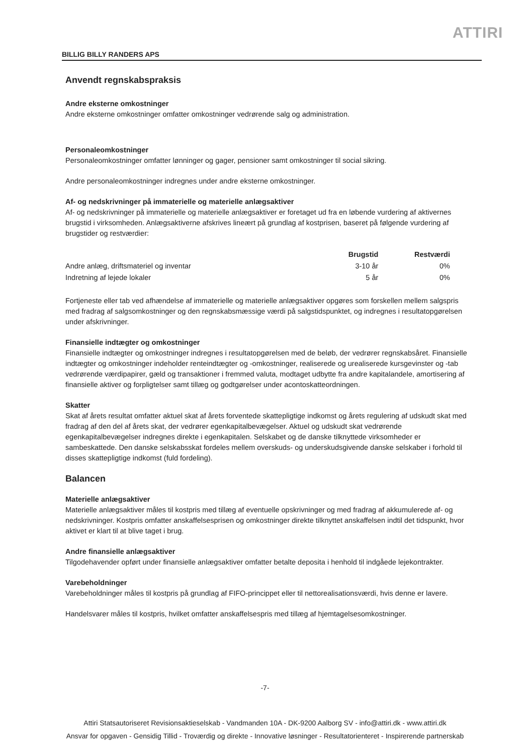ATTIRI
BILLIG BILLY RANDERS APS
Anvendt regnskabspraksis
Andre eksterne omkostninger
Andre eksterne omkostninger omfatter omkostninger vedrørende salg og administration.
Personaleomkostninger
Personaleomkostninger omfatter lønninger og gager, pensioner samt omkostninger til social sikring.
Andre personaleomkostninger indregnes under andre eksterne omkostninger.
Af- og nedskrivninger på immaterielle og materielle anlægsaktiver
Af- og nedskrivninger på immaterielle og materielle anlægsaktiver er foretaget ud fra en løbende vurdering af aktivernes brugstid i virksomheden. Anlægsaktiverne afskrives lineært på grundlag af kostprisen, baseret på følgende vurdering af brugstider og restværdier:
| | Brugstid | Restværdi |
| --- | --- | --- |
| Andre anlæg, driftsmateriel og inventar | 3-10 år | 0% |
| Indretning af lejede lokaler | 5 år | 0% |
Fortjeneste eller tab ved afhændelse af immaterielle og materielle anlægsaktiver opgøres som forskellen mellem salgspris med fradrag af salgsomkostninger og den regnskabsmæssige værdi på salgstidspunktet, og indregnes i resultatopgørelsen under afskrivninger.
Finansielle indtægter og omkostninger
Finansielle indtægter og omkostninger indregnes i resultatopgørelsen med de beløb, der vedrører regnskabsåret. Finansielle indtægter og omkostninger indeholder renteindtægter og -omkostninger, realiserede og urealiserede kursgevinster og -tab vedrørende værdipapirer, gæld og transaktioner i fremmed valuta, modtaget udbytte fra andre kapitalandele, amortisering af finansielle aktiver og forpligtelser samt tillæg og godtgørelser under acontoskatteordningen.
Skatter
Skat af årets resultat omfatter aktuel skat af årets forventede skattepligtige indkomst og årets regulering af udskudt skat med fradrag af den del af årets skat, der vedrører egenkapitalbevægelser. Aktuel og udskudt skat vedrørende egenkapitalbevægelser indregnes direkte i egenkapitalen. Selskabet og de danske tilknyttede virksomheder er sambeskattede. Den danske selskabsskat fordeles mellem overskuds- og underskudsgivende danske selskaber i forhold til disses skattepligtige indkomst (fuld fordeling).
Balancen
Materielle anlægsaktiver
Materielle anlægsaktiver måles til kostpris med tillæg af eventuelle opskrivninger og med fradrag af akkumulerede af- og nedskrivninger. Kostpris omfatter anskaffelsesprisen og omkostninger direkte tilknyttet anskaffelsen indtil det tidspunkt, hvor aktivet er klart til at blive taget i brug.
Andre finansielle anlægsaktiver
Tilgodehavender opført under finansielle anlægsaktiver omfatter betalte deposita i henhold til indgåede lejekontrakter.
Varebeholdninger
Varebeholdninger måles til kostpris på grundlag af FIFO-princippet eller til nettorealisationsværdi, hvis denne er lavere.
Handelsvarer måles til kostpris, hvilket omfatter anskaffelsespris med tillæg af hjemtagelsesomkostninger.
-7-
Attiri Statsautoriseret Revisionsaktieselskab - Vandmanden 10A - DK-9200 Aalborg SV - info@attiri.dk - www.attiri.dk
Ansvar for opgaven - Gensidig Tillid - Troværdig og direkte - Innovative løsninger - Resultatorienteret - Inspirerende partnerskab